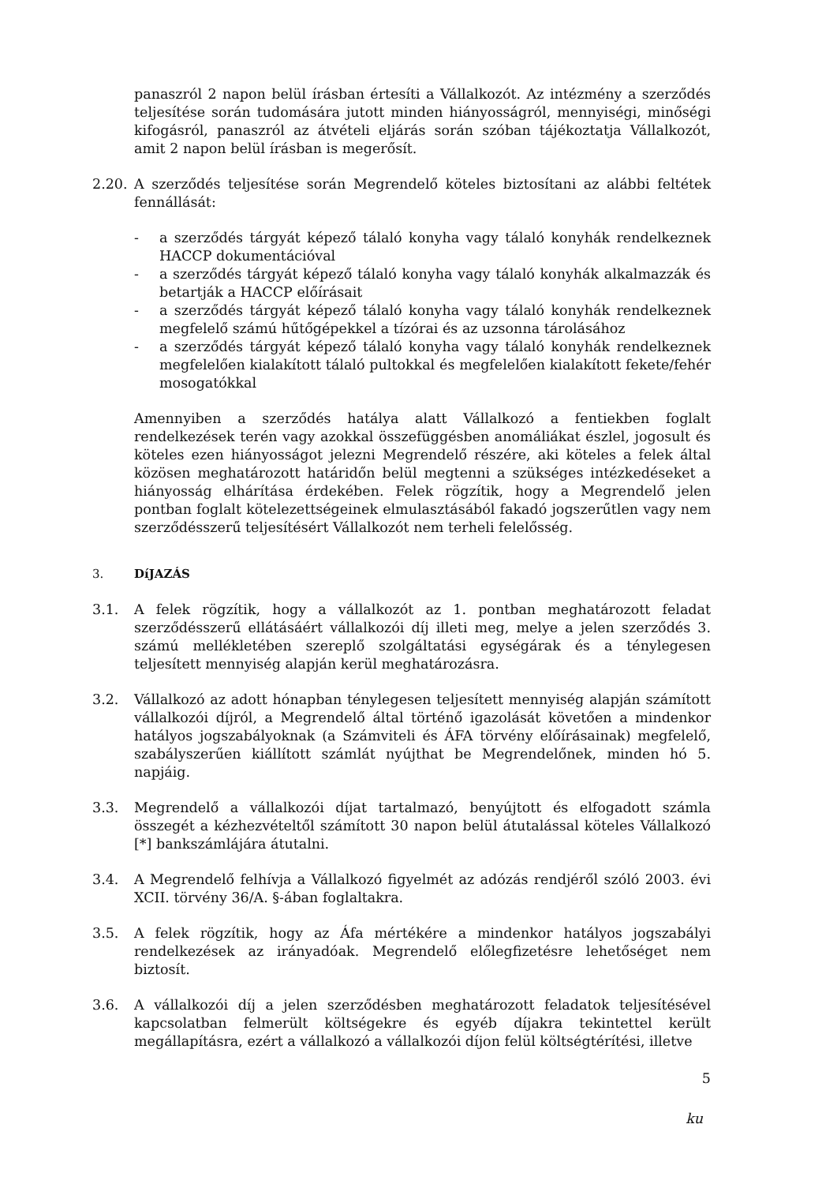panaszról 2 napon belül írásban értesíti a Vállalkozót. Az intézmény a szerződés teljesítése során tudomására jutott minden hiányosságról, mennyiségi, minőségi kifogásról, panaszról az átvételi eljárás során szóban tájékoztatja Vállalkozót, amit 2 napon belül írásban is megerősít.
2.20. A szerződés teljesítése során Megrendelő köteles biztosítani az alábbi feltétek fennállását:
- a szerződés tárgyát képező tálaló konyha vagy tálaló konyhák rendelkeznek HACCP dokumentációval
- a szerződés tárgyát képező tálaló konyha vagy tálaló konyhák alkalmazzák és betartják a HACCP előírásait
- a szerződés tárgyát képező tálaló konyha vagy tálaló konyhák rendelkeznek megfelelő számú hűtőgépekkel a tízórai és az uzsonna tárolásához
- a szerződés tárgyát képező tálaló konyha vagy tálaló konyhák rendelkeznek megfelelően kialakított tálaló pultokkal és megfelelően kialakított fekete/fehér mosogatókkal
Amennyiben a szerződés hatálya alatt Vállalkozó a fentiekben foglalt rendelkezések terén vagy azokkal összefüggésben anomáliákat észlel, jogosult és köteles ezen hiányosságot jelezni Megrendelő részére, aki köteles a felek által közösen meghatározott határidőn belül megtenni a szükséges intézkedéseket a hiányosság elhárítása érdekében. Felek rögzítik, hogy a Megrendelő jelen pontban foglalt kötelezettségeinek elmulasztásából fakadó jogszerűtlen vagy nem szerződésszerű teljesítésért Vállalkozót nem terheli felelősség.
3. DíJAZÁS
3.1. A felek rögzítik, hogy a vállalkozót az 1. pontban meghatározott feladat szerződésszerű ellátásáért vállalkozói díj illeti meg, melye a jelen szerződés 3. számú mellékletében szereplő szolgáltatási egységárak és a ténylegesen teljesített mennyiség alapján kerül meghatározásra.
3.2. Vállalkozó az adott hónapban ténylegesen teljesített mennyiség alapján számított vállalkozói díjról, a Megrendelő által történő igazolását követően a mindenkor hatályos jogszabályoknak (a Számviteli és ÁFA törvény előírásainak) megfelelő, szabályszerűen kiállított számlát nyújthat be Megrendelőnek, minden hó 5. napjáig.
3.3. Megrendelő a vállalkozói díjat tartalmazó, benyújtott és elfogadott számla összegét a kézhezvételtől számított 30 napon belül átutalással köteles Vállalkozó [*] bankszámlájára átutalni.
3.4. A Megrendelő felhívja a Vállalkozó figyelmét az adózás rendjéről szóló 2003. évi XCII. törvény 36/A. §-ában foglaltakra.
3.5. A felek rögzítik, hogy az Áfa mértékére a mindenkor hatályos jogszabályi rendelkezések az irányadóak. Megrendelő előlegfizetésre lehetőséget nem biztosít.
3.6. A vállalkozói díj a jelen szerződésben meghatározott feladatok teljesítésével kapcsolatban felmerült költségekre és egyéb díjakra tekintettel került megállapításra, ezért a vállalkozó a vállalkozói díjon felül költségtérítési, illetve
5
ku